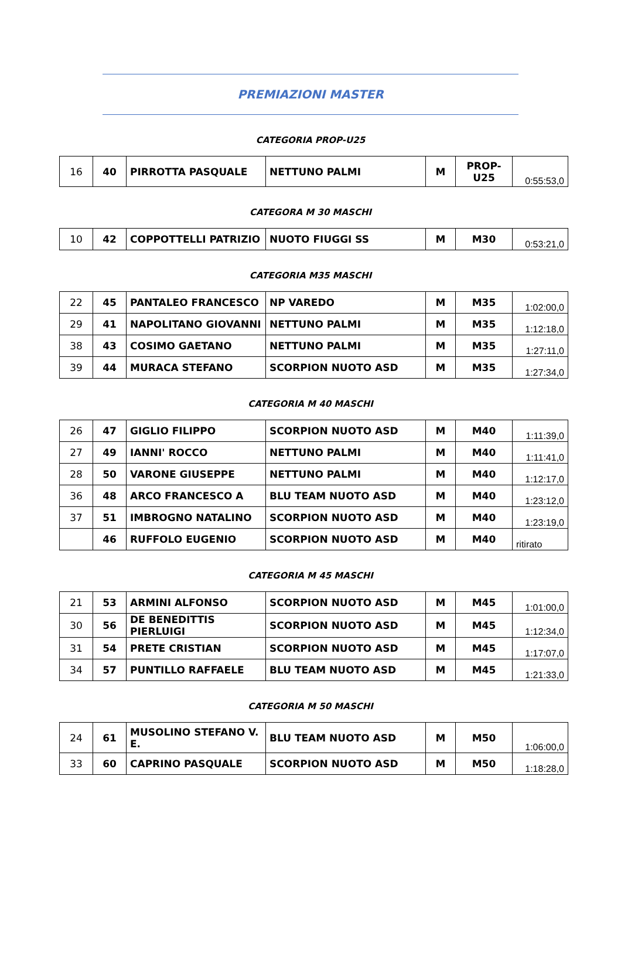PREMIAZIONI MASTER
CATEGORIA PROP-U25
| 16 | 40 | PIRROTTA PASQUALE | NETTUNO PALMI | M | PROP- U25 | 0:55:53,0 |
CATEGORA M 30 MASCHI
| 10 | 42 | COPPOTTELLI PATRIZIO | NUOTO FIUGGI SS | M | M30 | 0:53:21,0 |
CATEGORIA M35 MASCHI
| 22 | 45 | PANTALEO FRANCESCO | NP VAREDO | M | M35 | 1:02:00,0 |
| 29 | 41 | NAPOLITANO GIOVANNI | NETTUNO PALMI | M | M35 | 1:12:18,0 |
| 38 | 43 | COSIMO GAETANO | NETTUNO PALMI | M | M35 | 1:27:11,0 |
| 39 | 44 | MURACA STEFANO | SCORPION NUOTO ASD | M | M35 | 1:27:34,0 |
CATEGORIA M 40 MASCHI
| 26 | 47 | GIGLIO FILIPPO | SCORPION NUOTO ASD | M | M40 | 1:11:39,0 |
| 27 | 49 | IANNI' ROCCO | NETTUNO PALMI | M | M40 | 1:11:41,0 |
| 28 | 50 | VARONE GIUSEPPE | NETTUNO PALMI | M | M40 | 1:12:17,0 |
| 36 | 48 | ARCO FRANCESCO A | BLU TEAM NUOTO ASD | M | M40 | 1:23:12,0 |
| 37 | 51 | IMBROGNO NATALINO | SCORPION NUOTO ASD | M | M40 | 1:23:19,0 |
| | 46 | RUFFOLO EUGENIO | SCORPION NUOTO ASD | M | M40 | ritirato |
CATEGORIA M 45 MASCHI
| 21 | 53 | ARMINI ALFONSO | SCORPION NUOTO ASD | M | M45 | 1:01:00,0 |
| 30 | 56 | DE BENEDITTIS PIERLUIGI | SCORPION NUOTO ASD | M | M45 | 1:12:34,0 |
| 31 | 54 | PRETE CRISTIAN | SCORPION NUOTO ASD | M | M45 | 1:17:07,0 |
| 34 | 57 | PUNTILLO RAFFAELE | BLU TEAM NUOTO ASD | M | M45 | 1:21:33,0 |
CATEGORIA M 50 MASCHI
| 24 | 61 | MUSOLINO STEFANO V. E. | BLU TEAM NUOTO ASD | M | M50 | 1:06:00,0 |
| 33 | 60 | CAPRINO PASQUALE | SCORPION NUOTO ASD | M | M50 | 1:18:28,0 |